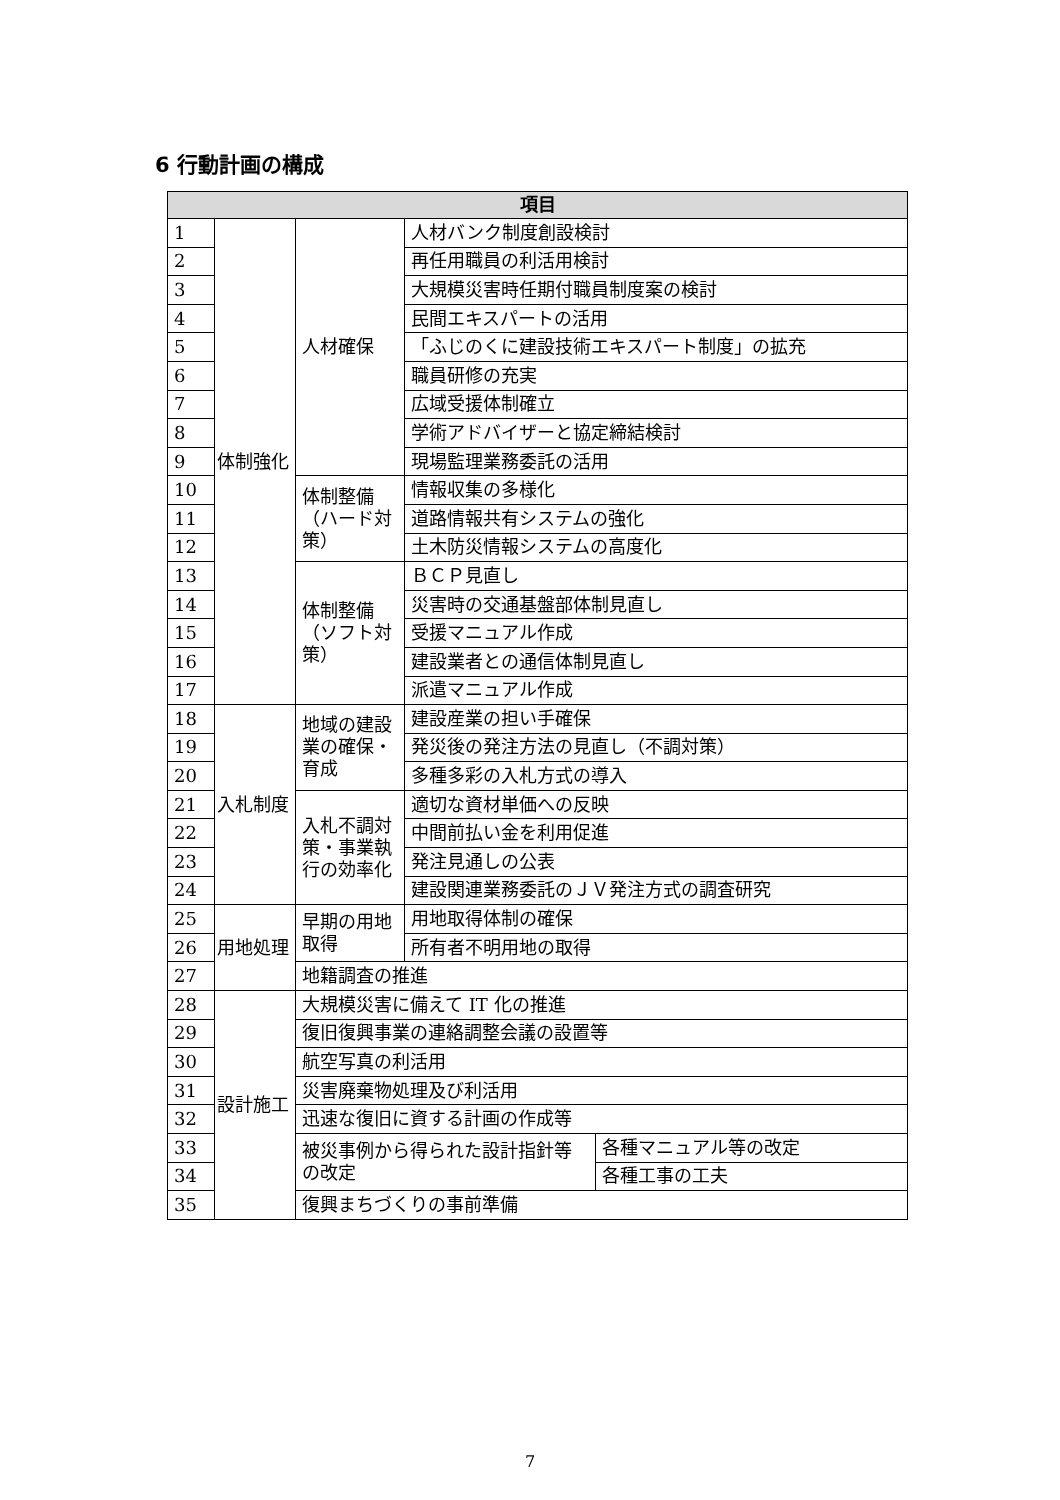6 行動計画の構成
| 項目 | | | | |
| --- | --- | --- | --- | --- |
| 1 | 体制強化 | 人材確保 | 人材バンク制度創設検討 | |
| 2 | | | 再任用職員の利活用検討 | |
| 3 | | | 大規模災害時任期付職員制度案の検討 | |
| 4 | | | 民間エキスパートの活用 | |
| 5 | | | 「ふじのくに建設技術エキスパート制度」の拡充 | |
| 6 | | | 職員研修の充実 | |
| 7 | | | 広域受援体制確立 | |
| 8 | | | 学術アドバイザーと協定締結検討 | |
| 9 | | | 現場監理業務委託の活用 | |
| 10 | | 体制整備（ハード対策） | 情報収集の多様化 | |
| 11 | | | 道路情報共有システムの強化 | |
| 12 | | | 土木防災情報システムの高度化 | |
| 13 | | 体制整備（ソフト対策） | ＢＣＰ見直し | |
| 14 | | | 災害時の交通基盤部体制見直し | |
| 15 | | | 受援マニュアル作成 | |
| 16 | | | 建設業者との通信体制見直し | |
| 17 | | | 派遣マニュアル作成 | |
| 18 | 入札制度 | 地域の建設業の確保・育成 | 建設産業の担い手確保 | |
| 19 | | | 発災後の発注方法の見直し（不調対策） | |
| 20 | | | 多種多彩の入札方式の導入 | |
| 21 | | 入札不調対策・事業執行の効率化 | 適切な資材単価への反映 | |
| 22 | | | 中間前払い金を利用促進 | |
| 23 | | | 発注見通しの公表 | |
| 24 | | | 建設関連業務委託のＪＶ発注方式の調査研究 | |
| 25 | 用地処理 | 早期の用地取得 | 用地取得体制の確保 | |
| 26 | | | 所有者不明用地の取得 | |
| 27 | | 地籍調査の推進 | | |
| 28 | 設計施工 | 大規模災害に備えて IT 化の推進 | | |
| 29 | | 復旧復興事業の連絡調整会議の設置等 | | |
| 30 | | 航空写真の利活用 | | |
| 31 | | 災害廃棄物処理及び利活用 | | |
| 32 | | 迅速な復旧に資する計画の作成等 | | |
| 33 | | 被災事例から得られた設計指針等の改定 | | 各種マニュアル等の改定 |
| 34 | | | | 各種工事の工夫 |
| 35 | | 復興まちづくりの事前準備 | | |
7